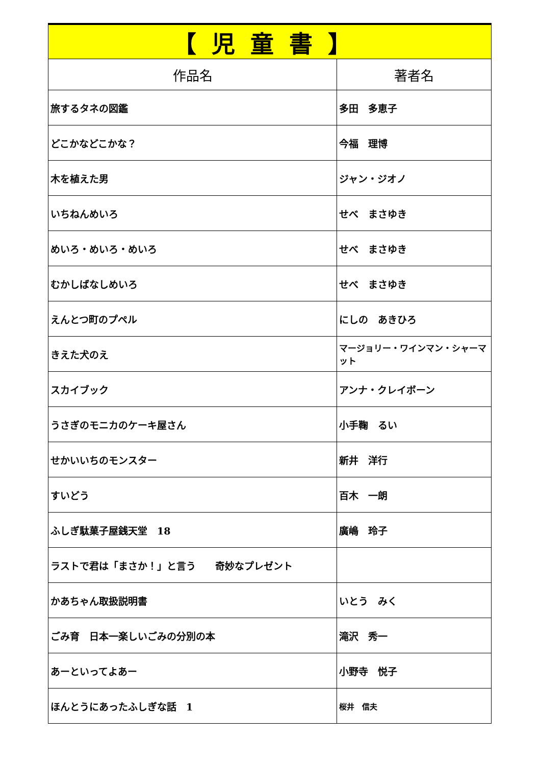| 【児童書】 | |
| --- | --- |
| 作品名 | 著者名 |
| 旅するタネの図鑑 | 多田 多恵子 |
| どこかなどこかな？ | 今福 理博 |
| 木を植えた男 | ジャン・ジオノ |
| いちねんめいろ | せべ まさゆき |
| めいろ・めいろ・めいろ | せべ まさゆき |
| むかしばなしめいろ | せべ まさゆき |
| えんとつ町のプペル | にしの あきひろ |
| きえた犬のえ | マージョリー・ワインマン・シャーマット |
| スカイブック | アンナ・クレイボーン |
| うさぎのモニカのケーキ屋さん | 小手鞠 るい |
| せかいいちのモンスター | 新井 洋行 |
| すいどう | 百木 一朗 |
| ふしぎ駄菓子屋銭天堂 18 | 廣嶋 玲子 |
| ラストで君は「まさか！」と言う 奇妙なプレゼント | |
| かあちゃん取扱説明書 | いとう みく |
| ごみ育 日本一楽しいごみの分別の本 | 滝沢 秀一 |
| あーといってよあー | 小野寺 悦子 |
| ほんとうにあったふしぎな話 1 | 桜井 信夫 |